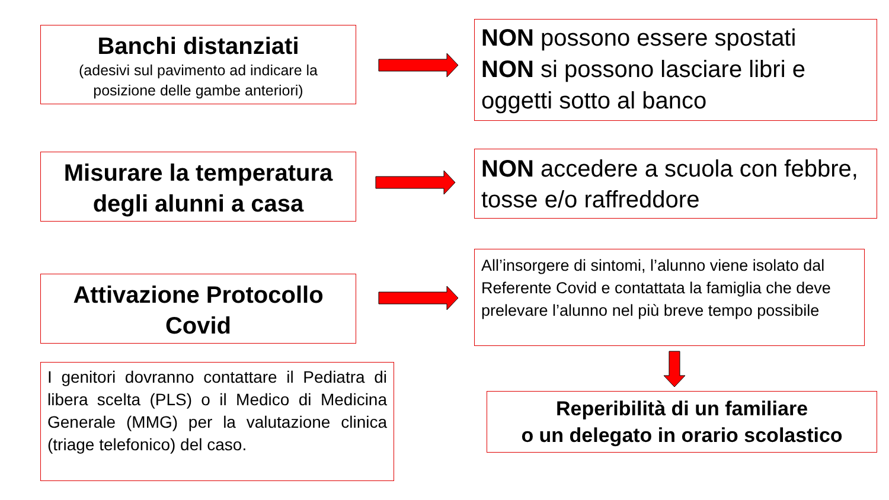Banchi distanziati
(adesivi sul pavimento ad indicare la posizione delle gambe anteriori)
NON possono essere spostati
NON si possono lasciare libri e oggetti sotto al banco
Misurare la temperatura degli alunni a casa
NON accedere a scuola con febbre, tosse e/o raffreddore
Attivazione Protocollo Covid
All’insorgere di sintomi, l’alunno viene isolato dal Referente Covid e contattata la famiglia che deve prelevare l’alunno nel più breve tempo possibile
I genitori dovranno contattare il Pediatra di libera scelta (PLS) o il Medico di Medicina Generale (MMG) per la valutazione clinica (triage telefonico) del caso.
Reperibilità di un familiare
o un delegato in orario scolastico